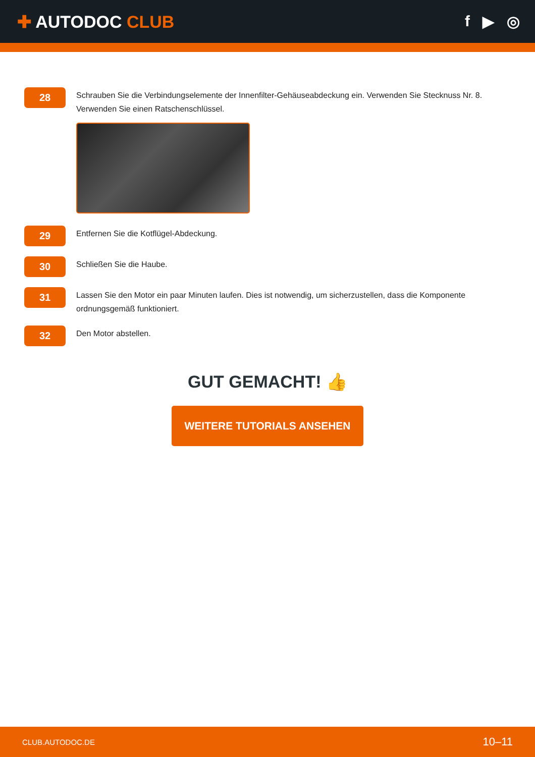✚ AUTODOC CLUB f ▶ ◎
28
Schrauben Sie die Verbindungselemente der Innenfilter-Gehäuseabdeckung ein. Verwenden Sie Stecknuss Nr. 8. Verwenden Sie einen Ratschenschlüssel.
29
Entfernen Sie die Kotflügel-Abdeckung.
30
Schließen Sie die Haube.
31
Lassen Sie den Motor ein paar Minuten laufen. Dies ist notwendig, um sicherzustellen, dass die Komponente ordnungsgemäß funktioniert.
32
Den Motor abstellen.
GUT GEMACHT! 👍
WEITERE TUTORIALS ANSEHEN
CLUB.AUTODOC.DE 10–11